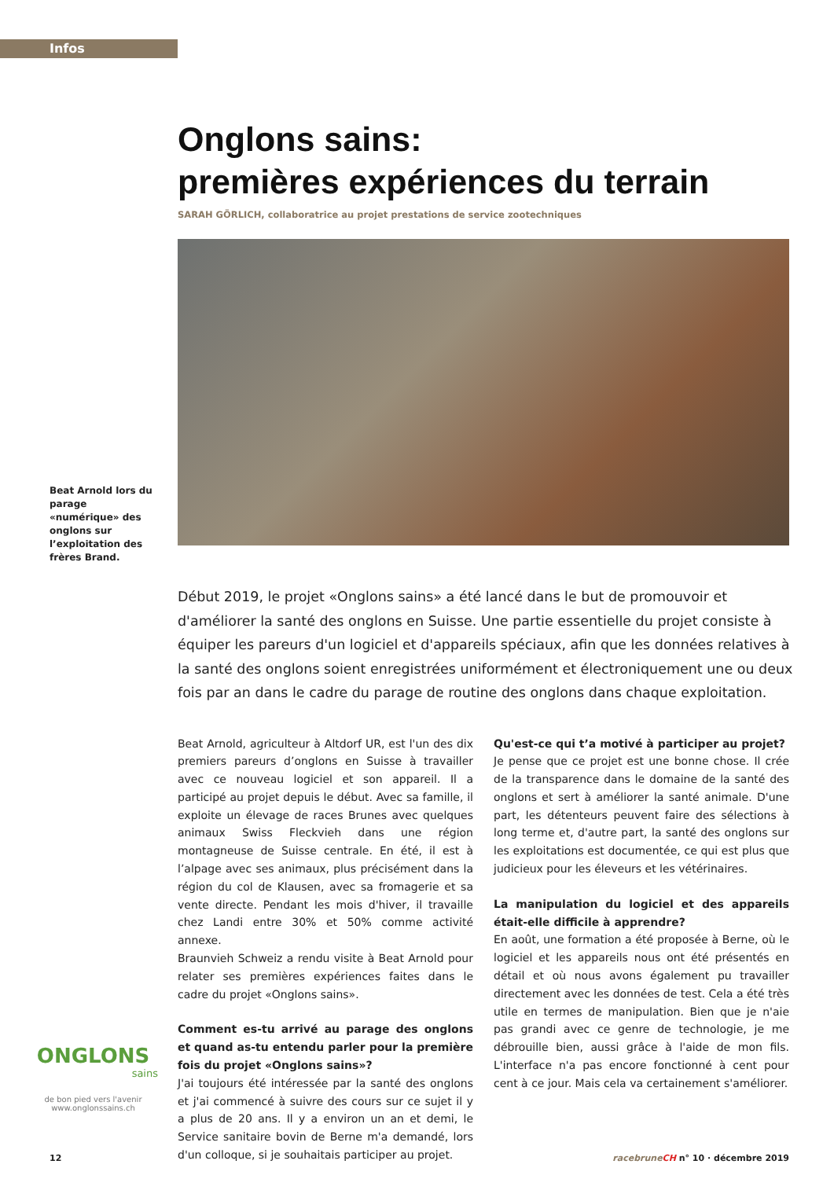Infos
Onglons sains:
premières expériences du terrain
SARAH GÖRLICH, collaboratrice au projet prestations de service zootechniques
Beat Arnold lors du parage «numérique» des onglons sur l’exploitation des frères Brand.
Début 2019, le projet «Onglons sains» a été lancé dans le but de promouvoir et d'améliorer la santé des onglons en Suisse. Une partie essentielle du projet consiste à équiper les pareurs d'un logiciel et d'appareils spéciaux, afin que les données relatives à la santé des onglons soient enregistrées uniformément et électroniquement une ou deux fois par an dans le cadre du parage de routine des onglons dans chaque exploitation.
Beat Arnold, agriculteur à Altdorf UR, est l'un des dix premiers pareurs d’onglons en Suisse à travailler avec ce nouveau logiciel et son appareil. Il a participé au projet depuis le début. Avec sa famille, il exploite un élevage de races Brunes avec quelques animaux Swiss Fleckvieh dans une région montagneuse de Suisse centrale. En été, il est à l’alpage avec ses animaux, plus précisément dans la région du col de Klausen, avec sa fromagerie et sa vente directe. Pendant les mois d'hiver, il travaille chez Landi entre 30% et 50% comme activité annexe.
Braunvieh Schweiz a rendu visite à Beat Arnold pour relater ses premières expériences faites dans le cadre du projet «Onglons sains».
Comment es-tu arrivé au parage des onglons et quand as-tu entendu parler pour la première fois du projet «Onglons sains»?
J'ai toujours été intéressée par la santé des onglons et j'ai commencé à suivre des cours sur ce sujet il y a plus de 20 ans. Il y a environ un an et demi, le Service sanitaire bovin de Berne m'a demandé, lors d'un colloque, si je souhaitais participer au projet.
Qu'est-ce qui t’a motivé à participer au projet?
Je pense que ce projet est une bonne chose. Il crée de la transparence dans le domaine de la santé des onglons et sert à améliorer la santé animale. D'une part, les détenteurs peuvent faire des sélections à long terme et, d'autre part, la santé des onglons sur les exploitations est documentée, ce qui est plus que judicieux pour les éleveurs et les vétérinaires.
La manipulation du logiciel et des appareils était-elle difficile à apprendre?
En août, une formation a été proposée à Berne, où le logiciel et les appareils nous ont été présentés en détail et où nous avons également pu travailler directement avec les données de test. Cela a été très utile en termes de manipulation. Bien que je n'aie pas grandi avec ce genre de technologie, je me débrouille bien, aussi grâce à l'aide de mon fils. L'interface n'a pas encore fonctionné à cent pour cent à ce jour. Mais cela va certainement s'améliorer.
ONGLONS
sains
de bon pied vers l'avenir
www.onglonssains.ch
12 racebruneCH n° 10 · décembre 2019